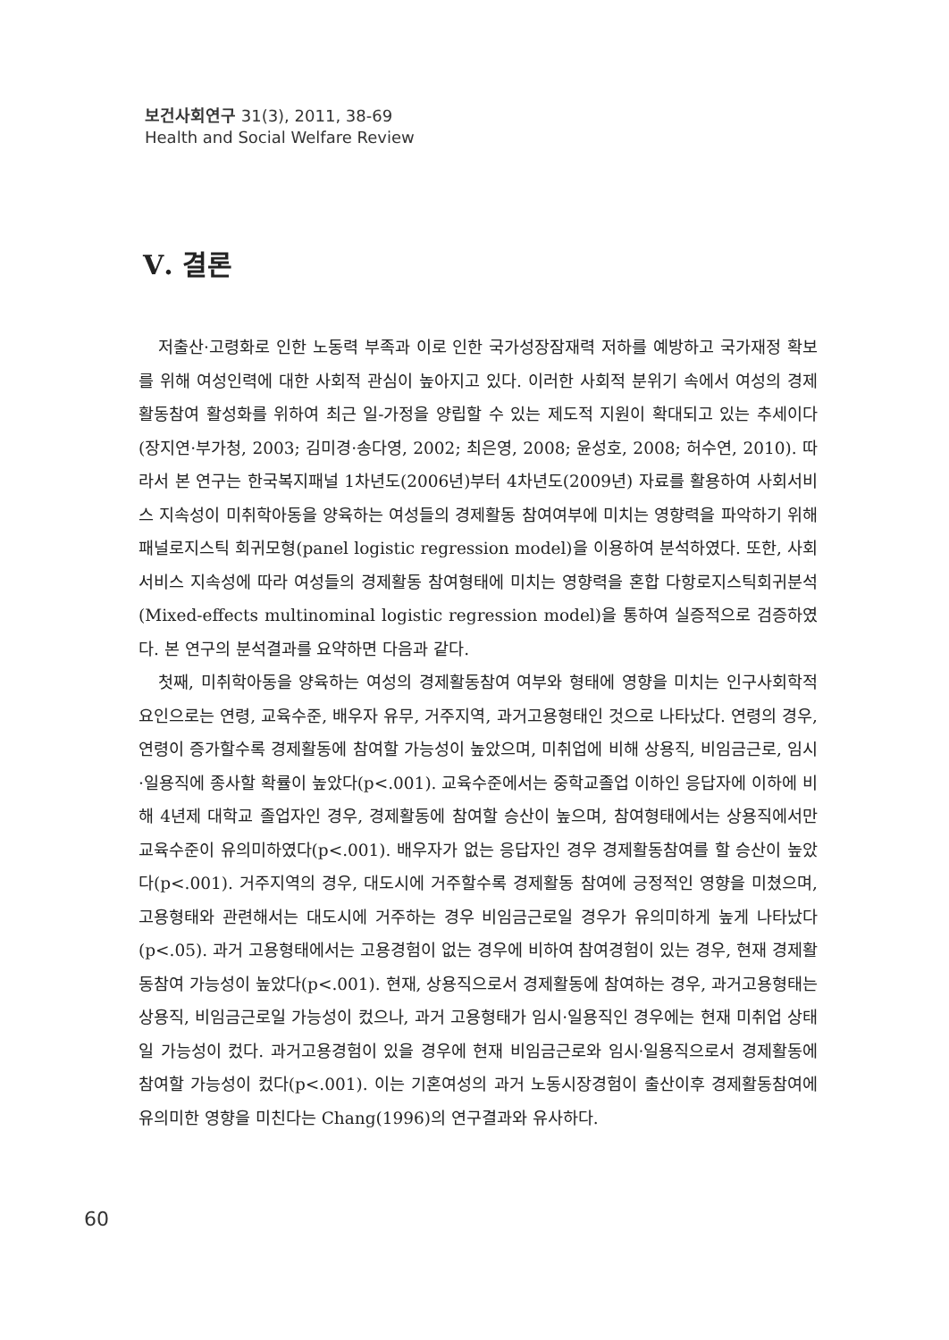보건사회연구 31(3), 2011, 38-69
Health and Social Welfare Review
Ⅴ. 결론
저출산·고령화로 인한 노동력 부족과 이로 인한 국가성장잠재력 저하를 예방하고 국가재정 확보를 위해 여성인력에 대한 사회적 관심이 높아지고 있다. 이러한 사회적 분위기 속에서 여성의 경제활동참여 활성화를 위하여 최근 일-가정을 양립할 수 있는 제도적 지원이 확대되고 있는 추세이다(장지연·부가청, 2003; 김미경·송다영, 2002; 최은영, 2008; 윤성호, 2008; 허수연, 2010). 따라서 본 연구는 한국복지패널 1차년도(2006년)부터 4차년도(2009년) 자료를 활용하여 사회서비스 지속성이 미취학아동을 양육하는 여성들의 경제활동 참여여부에 미치는 영향력을 파악하기 위해 패널로지스틱 회귀모형(panel logistic regression model)을 이용하여 분석하였다. 또한, 사회서비스 지속성에 따라 여성들의 경제활동 참여형태에 미치는 영향력을 혼합 다항로지스틱회귀분석(Mixed-effects multinominal logistic regression model)을 통하여 실증적으로 검증하였다. 본 연구의 분석결과를 요약하면 다음과 같다.
첫째, 미취학아동을 양육하는 여성의 경제활동참여 여부와 형태에 영향을 미치는 인구사회학적 요인으로는 연령, 교육수준, 배우자 유무, 거주지역, 과거고용형태인 것으로 나타났다. 연령의 경우, 연령이 증가할수록 경제활동에 참여할 가능성이 높았으며, 미취업에 비해 상용직, 비임금근로, 임시·일용직에 종사할 확률이 높았다(p<.001). 교육수준에서는 중학교졸업 이하인 응답자에 이하에 비해 4년제 대학교 졸업자인 경우, 경제활동에 참여할 승산이 높으며, 참여형태에서는 상용직에서만 교육수준이 유의미하였다(p<.001). 배우자가 없는 응답자인 경우 경제활동참여를 할 승산이 높았다(p<.001). 거주지역의 경우, 대도시에 거주할수록 경제활동 참여에 긍정적인 영향을 미쳤으며, 고용형태와 관련해서는 대도시에 거주하는 경우 비임금근로일 경우가 유의미하게 높게 나타났다(p<.05). 과거 고용형태에서는 고용경험이 없는 경우에 비하여 참여경험이 있는 경우, 현재 경제활동참여 가능성이 높았다(p<.001). 현재, 상용직으로서 경제활동에 참여하는 경우, 과거고용형태는 상용직, 비임금근로일 가능성이 컸으나, 과거 고용형태가 임시·일용직인 경우에는 현재 미취업 상태일 가능성이 컸다. 과거고용경험이 있을 경우에 현재 비임금근로와 임시·일용직으로서 경제활동에 참여할 가능성이 컸다(p<.001). 이는 기혼여성의 과거 노동시장경험이 출산이후 경제활동참여에 유의미한 영향을 미친다는 Chang(1996)의 연구결과와 유사하다.
60